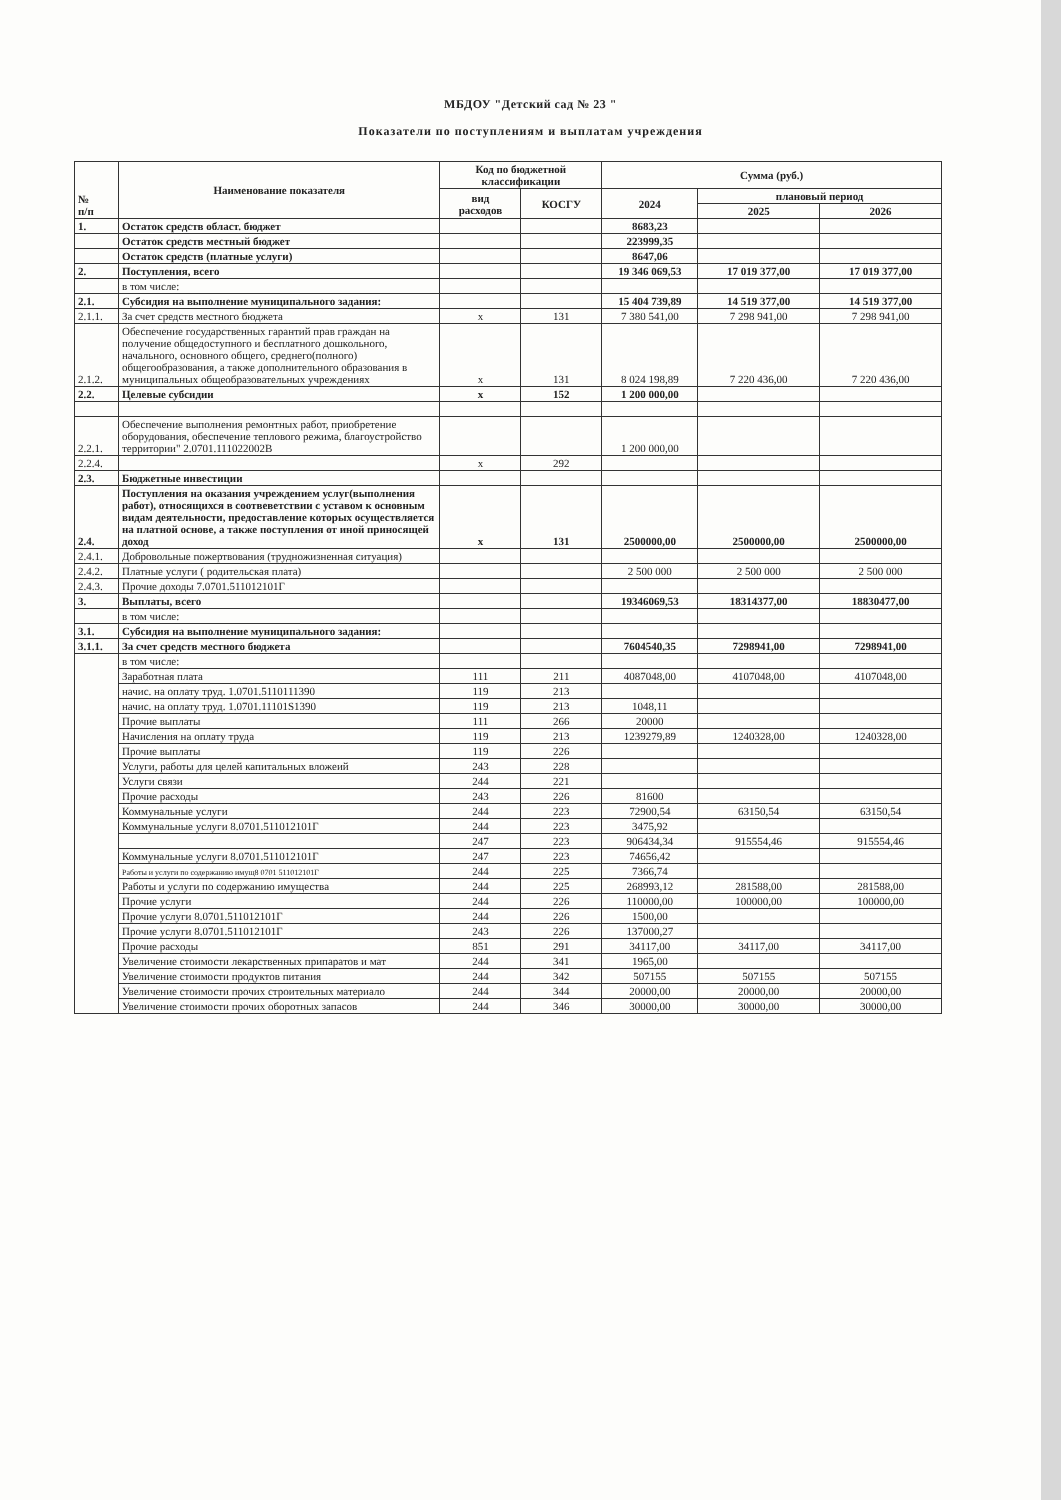МБДОУ "Детский сад № 23 "
Показатели по поступлениям и выплатам учреждения
| № п/п | Наименование показателя | Код по бюджетной классификации | | Сумма (руб.) | | |
| --- | --- | --- | --- | --- | --- | --- |
| | | вид расходов | КОСГУ | 2024 | плановый период | |
| | | | | | 2025 | 2026 |
| 1. | Остаток средств област. бюджет | | | 8683,23 | | |
| | Остаток средств местный бюджет | | | 223999,35 | | |
| | Остаток средств (платные услуги) | | | 8647,06 | | |
| 2. | Поступления, всего | | | 19 346 069,53 | 17 019 377,00 | 17 019 377,00 |
| | в том числе: | | | | | |
| 2.1. | Субсидия на выполнение муниципального задания: | | | 15 404 739,89 | 14 519 377,00 | 14 519 377,00 |
| 2.1.1. | За счет средств местного бюджета | х | 131 | 7 380 541,00 | 7 298 941,00 | 7 298 941,00 |
| 2.1.2. | Обеспечение государственных гарантий прав граждан на получение общедоступного и бесплатного дошкольного, начального, основного общего, среднего(полного) общегообразования, а также дополнительного образования в муниципальных общеобразовательных учреждениях | х | 131 | 8 024 198,89 | 7 220 436,00 | 7 220 436,00 |
| 2.2. | Целевые субсидии | х | 152 | 1 200 000,00 | | |
| 2.2.1. | Обеспечение выполнения ремонтных работ, приобретение оборудования, обеспечение теплового режима, благоустройство территории" 2.0701.111022002В | | | 1 200 000,00 | | |
| 2.2.4. | | х | 292 | | | |
| 2.3. | Бюджетные инвестиции | | | | | |
| 2.4. | Поступления на оказания учреждением услуг(выполнения работ), относящихся в соотвеветствии с уставом к основным видам деятельности, предоставление которых осуществляется на платной основе, а также поступления от иной приносящей доход | х | 131 | 2500000,00 | 2500000,00 | 2500000,00 |
| 2.4.1. | Добровольные пожертвования (трудножизненная ситуация) | | | | | |
| 2.4.2. | Платные услуги ( родительская плата) | | | 2 500 000 | 2 500 000 | 2 500 000 |
| 2.4.3. | Прочие доходы 7.0701.511012101Г | | | | | |
| 3. | Выплаты, всего | | | 19346069,53 | 18314377,00 | 18830477,00 |
| | в том числе: | | | | | |
| 3.1. | Субсидия на выполнение муниципального задания: | | | | | |
| 3.1.1. | За счет средств местного бюджета | | | 7604540,35 | 7298941,00 | 7298941,00 |
| | в том числе: | | | | | |
| | Заработная плата | 111 | 211 | 4087048,00 | 4107048,00 | 4107048,00 |
| | начис. на оплату труд. 1.0701.5110111390 | 119 | 213 | | | |
| | начис. на оплату труд. 1.0701.11101S1390 | 119 | 213 | 1048,11 | | |
| | Прочие выплаты | 111 | 266 | 20000 | | |
| | Начисления на оплату труда | 119 | 213 | 1239279,89 | 1240328,00 | 1240328,00 |
| | Прочие выплаты | 119 | 226 | | | |
| | Услуги, работы для целей капитальных вложеий | 243 | 228 | | | |
| | Услуги связи | 244 | 221 | | | |
| | Прочие расходы | 243 | 226 | 81600 | | |
| | Коммунальные услуги | 244 | 223 | 72900,54 | 63150,54 | 63150,54 |
| | Коммунальные услуги 8.0701.511012101Г | 244 | 223 | 3475,92 | | |
| | | 247 | 223 | 906434,34 | 915554,46 | 915554,46 |
| | Коммунальные услуги 8.0701.511012101Г | 247 | 223 | 74656,42 | | |
| | Работы и услуги по содержанию имущ8 0701 511012101Г | 244 | 225 | 7366,74 | | |
| | Работы и услуги по содержанию имущества | 244 | 225 | 268993,12 | 281588,00 | 281588,00 |
| | Прочие услуги | 244 | 226 | 110000,00 | 100000,00 | 100000,00 |
| | Прочие услуги 8.0701.511012101Г | 244 | 226 | 1500,00 | | |
| | Прочие услуги 8.0701.511012101Г | 243 | 226 | 137000,27 | | |
| | Прочие расходы | 851 | 291 | 34117,00 | 34117,00 | 34117,00 |
| | Увеличение стоимости лекарственных припаратов и мат | 244 | 341 | 1965,00 | | |
| | Увеличение стоимости продуктов питания | 244 | 342 | 507155 | 507155 | 507155 |
| | Увеличение стоимости прочих строительных материало | 244 | 344 | 20000,00 | 20000,00 | 20000,00 |
| | Увеличение стоимости прочих оборотных запасов | 244 | 346 | 30000,00 | 30000,00 | 30000,00 |